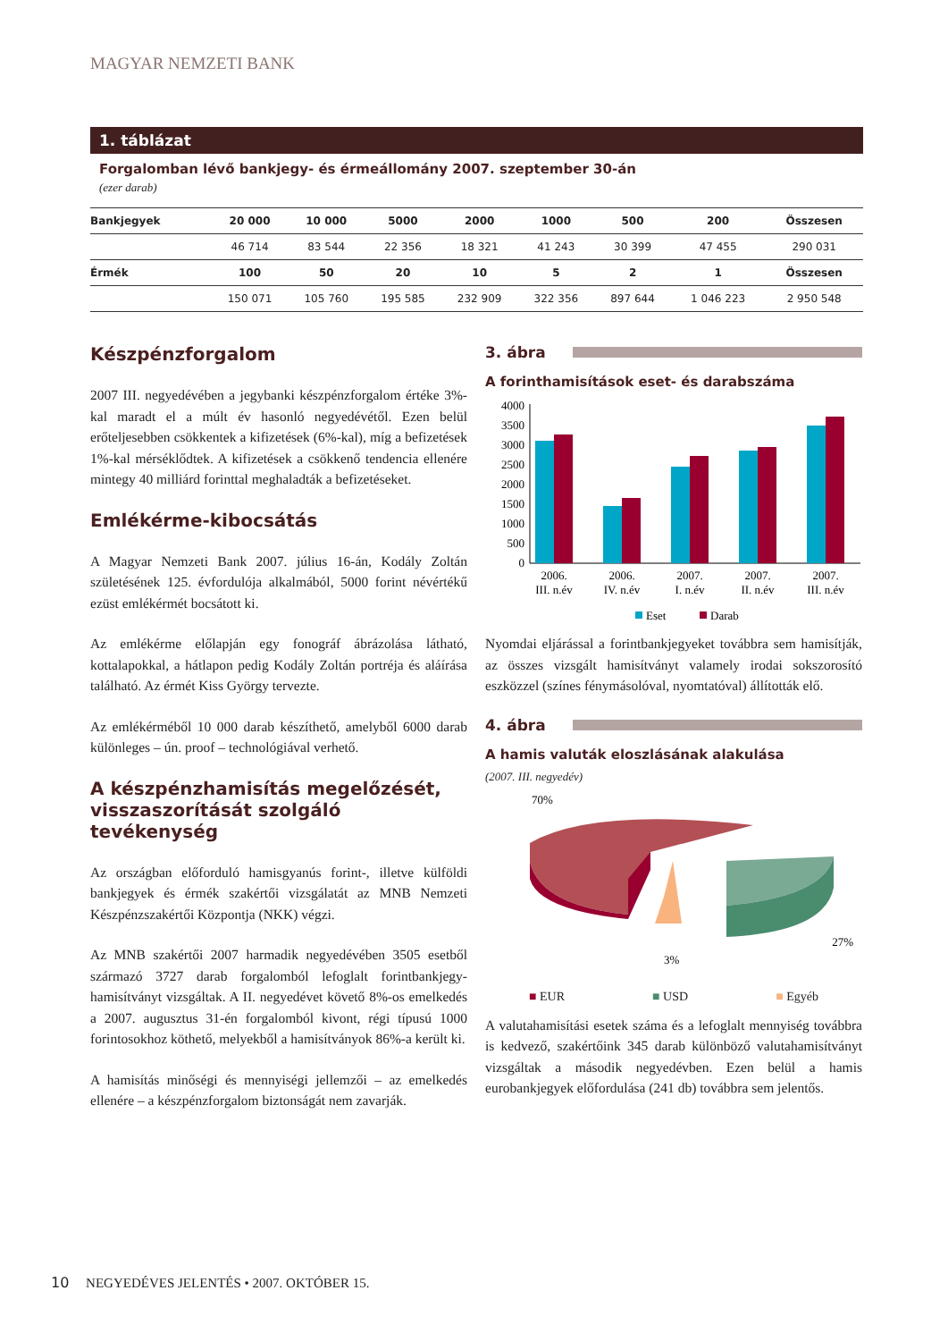MAGYAR NEMZETI BANK
1. táblázat
Forgalomban lévő bankjegy- és érmeállomány 2007. szeptember 30-án
(ezer darab)
| Bankjegyek | 20 000 | 10 000 | 5000 | 2000 | 1000 | 500 | 200 | Összesen |
| --- | --- | --- | --- | --- | --- | --- | --- | --- |
| | 46 714 | 83 544 | 22 356 | 18 321 | 41 243 | 30 399 | 47 455 | 290 031 |
| Érmék | 100 | 50 | 20 | 10 | 5 | 2 | 1 | Összesen |
| | 150 071 | 105 760 | 195 585 | 232 909 | 322 356 | 897 644 | 1 046 223 | 2 950 548 |
Készpénzforgalom
2007 III. negyedévében a jegybanki készpénzforgalom értéke 3%-kal maradt el a múlt év hasonló negyedévétől. Ezen belül erőteljesebben csökkentek a kifizetések (6%-kal), míg a befizetések 1%-kal mérséklődtek. A kifizetések a csökkenő tendencia ellenére mintegy 40 milliárd forinttal meghaladták a befizetéseket.
Emlékérme-kibocsátás
A Magyar Nemzeti Bank 2007. július 16-án, Kodály Zoltán születésének 125. évfordulója alkalmából, 5000 forint névértékű ezüst emlékérmét bocsátott ki.
Az emlékérme előlapján egy fonográf ábrázolása látható, kottalapokkal, a hátlapon pedig Kodály Zoltán portréja és aláírása található. Az érmét Kiss György tervezte.
Az emlékérméből 10 000 darab készíthető, amelyből 6000 darab különleges – ún. proof – technológiával verhető.
A készpénzhamisítás megelőzését, visszaszorítását szolgáló tevékenység
Az országban előforduló hamisgyanús forint-, illetve külföldi bankjegyek és érmék szakértői vizsgálatát az MNB Nemzeti Készpénzszakértői Központja (NKK) végzi.
Az MNB szakértői 2007 harmadik negyedévében 3505 esetből származó 3727 darab forgalomból lefoglalt forintbankjegy-hamisítványt vizsgáltak. A II. negyedévet követő 8%-os emelkedés a 2007. augusztus 31-én forgalomból kivont, régi típusú 1000 forintosokhoz köthető, melyekből a hamisítványok 86%-a került ki.
A hamisítás minőségi és mennyiségi jellemzői – az emelkedés ellenére – a készpénzforgalom biztonságát nem zavarják.
3. ábra
A forinthamisítások eset- és darabszáma
4000
3500
3000
2500
2000
1500
1000
500
0
2006.
III. n.év
2006.
IV. n.év
2007.
I. n.év
2007.
II. n.év
2007.
III. n.év
Eset
Darab
Nyomdai eljárással a forintbankjegyeket továbbra sem hamisítják, az összes vizsgált hamisítványt valamely irodai sokszorosító eszközzel (színes fénymásolóval, nyomtatóval) állították elő.
4. ábra
A hamis valuták eloszlásának alakulása
(2007. III. negyedév)
70%
27%
3%
■ EUR ■ USD ■ Egyéb
A valutahamisítási esetek száma és a lefoglalt mennyiség továbbra is kedvező, szakértőink 345 darab különböző valutahamisítványt vizsgáltak a második negyedévben. Ezen belül a hamis eurobankjegyek előfordulása (241 db) továbbra sem jelentős.
10 NEGYEDÉVES JELENTÉS • 2007. OKTÓBER 15.